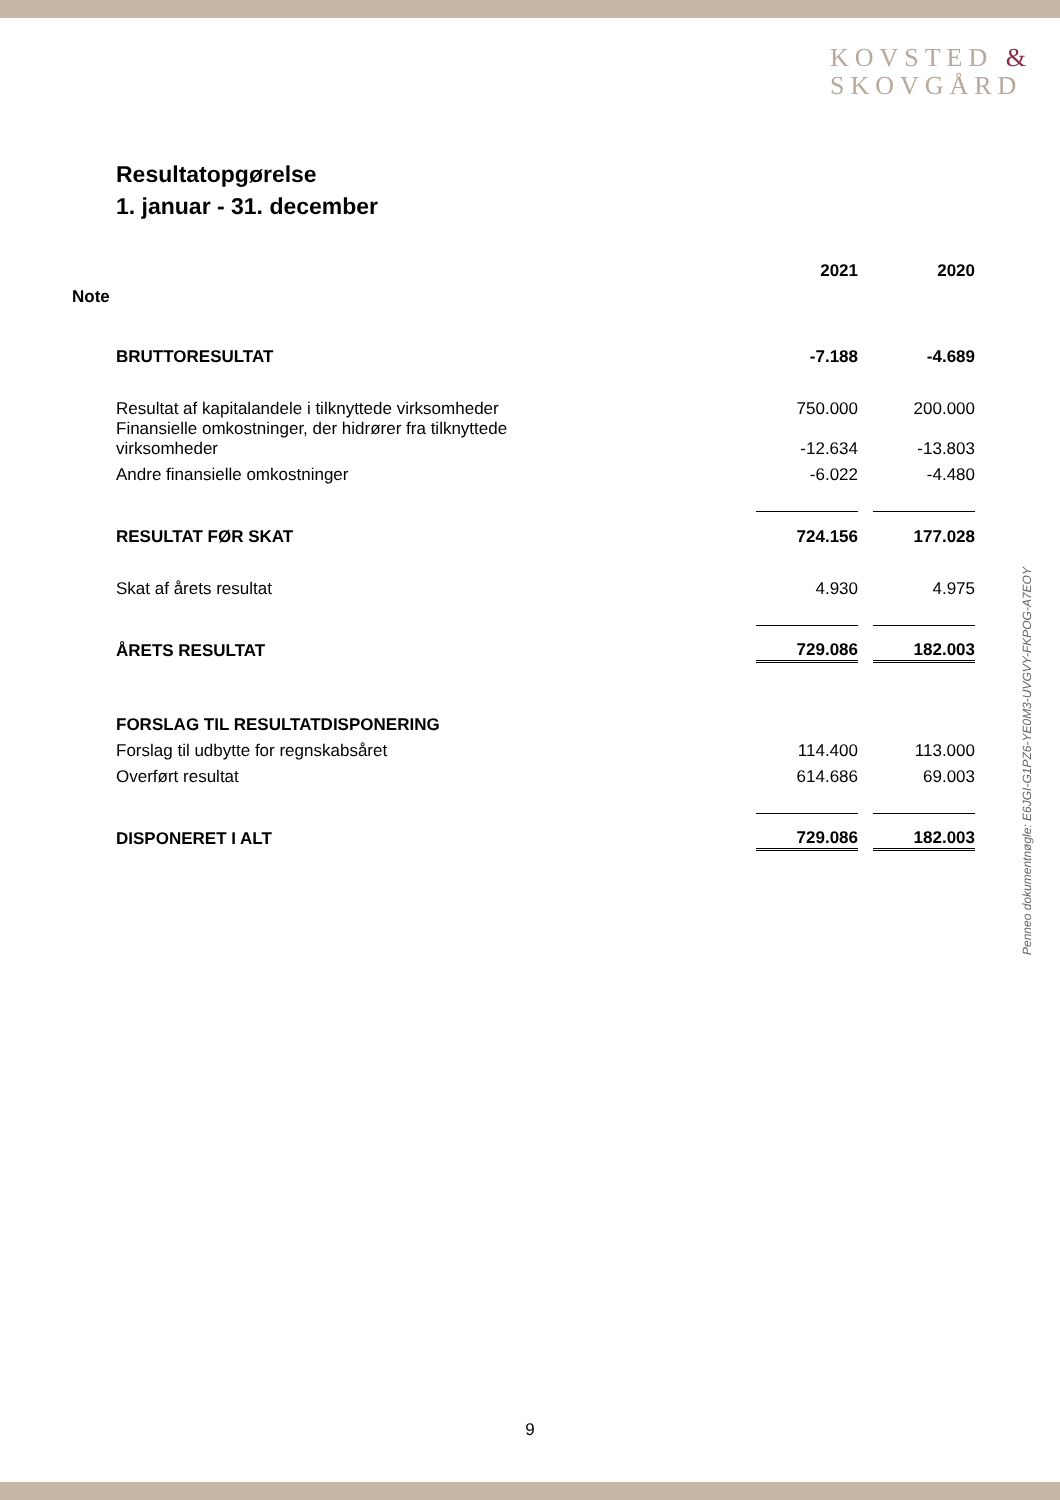KOVSTED &
SKOVGÅRD
Resultatopgørelse
1. januar - 31. december
| | | 2021 | | 2020 |
| Note | | | | |
| | BRUTTORESULTAT | -7.188 | | -4.689 |
| | Resultat af kapitalandele i tilknyttede virksomheder | 750.000 | | 200.000 |
| | Finansielle omkostninger, der hidrører fra tilknyttede virksomheder | -12.634 | | -13.803 |
| | Andre finansielle omkostninger | -6.022 | | -4.480 |
| | RESULTAT FØR SKAT | 724.156 | | 177.028 |
| | Skat af årets resultat | 4.930 | | 4.975 |
| | ÅRETS RESULTAT | 729.086 | | 182.003 |
| | FORSLAG TIL RESULTATDISPONERING | | | |
| | Forslag til udbytte for regnskabsåret | 114.400 | | 113.000 |
| | Overført resultat | 614.686 | | 69.003 |
| | DISPONERET I ALT | 729.086 | | 182.003 |
Penneo dokumentnøgle: E6JGI-G1PZ6-YE0M3-UVGVY-FKPOG-A7EOY
9